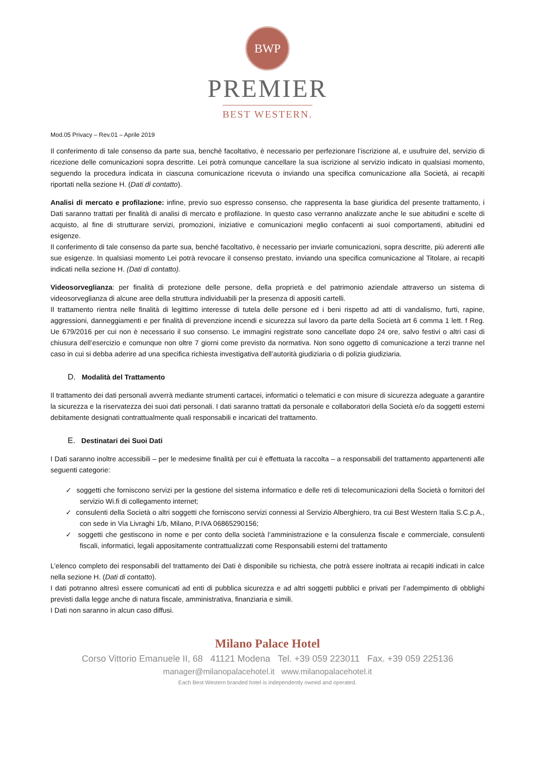BWP
PREMIER
BEST WESTERN.
Mod.05 Privacy – Rev.01 – Aprile 2019
Il conferimento di tale consenso da parte sua, benché facoltativo, è necessario per perfezionare l’iscrizione al, e usufruire del, servizio di ricezione delle comunicazioni sopra descritte. Lei potrà comunque cancellare la sua iscrizione al servizio indicato in qualsiasi momento, seguendo la procedura indicata in ciascuna comunicazione ricevuta o inviando una specifica comunicazione alla Società, ai recapiti riportati nella sezione H. (Dati di contatto).
Analisi di mercato e profilazione: infine, previo suo espresso consenso, che rappresenta la base giuridica del presente trattamento, i Dati saranno trattati per finalità di analisi di mercato e profilazione. In questo caso verranno analizzate anche le sue abitudini e scelte di acquisto, al fine di strutturare servizi, promozioni, iniziative e comunicazioni meglio confacenti ai suoi comportamenti, abitudini ed esigenze.
Il conferimento di tale consenso da parte sua, benché facoltativo, è necessario per inviarle comunicazioni, sopra descritte, più aderenti alle sue esigenze. In qualsiasi momento Lei potrà revocare il consenso prestato, inviando una specifica comunicazione al Titolare, ai recapiti indicati nella sezione H. (Dati di contatto).
Videosorveglianza: per finalità di protezione delle persone, della proprietà e del patrimonio aziendale attraverso un sistema di videosorveglianza di alcune aree della struttura individuabili per la presenza di appositi cartelli.
Il trattamento rientra nelle finalità di legittimo interesse di tutela delle persone ed i beni rispetto ad atti di vandalismo, furti, rapine, aggressioni, danneggiamenti e per finalità di prevenzione incendi e sicurezza sul lavoro da parte della Società art 6 comma 1 lett. f Reg. Ue 679/2016 per cui non è necessario il suo consenso. Le immagini registrate sono cancellate dopo 24 ore, salvo festivi o altri casi di chiusura dell’esercizio e comunque non oltre 7 giorni come previsto da normativa. Non sono oggetto di comunicazione a terzi tranne nel caso in cui si debba aderire ad una specifica richiesta investigativa dell’autorità giudiziaria o di polizia giudiziaria.
D. Modalità del Trattamento
Il trattamento dei dati personali avverrà mediante strumenti cartacei, informatici o telematici e con misure di sicurezza adeguate a garantire la sicurezza e la riservatezza dei suoi dati personali. I dati saranno trattati da personale e collaboratori della Società e/o da soggetti esterni debitamente designati contrattualmente quali responsabili e incaricati del trattamento.
E. Destinatari dei Suoi Dati
I Dati saranno inoltre accessibili – per le medesime finalità per cui è effettuata la raccolta – a responsabili del trattamento appartenenti alle seguenti categorie:
✓ soggetti che forniscono servizi per la gestione del sistema informatico e delle reti di telecomunicazioni della Società o fornitori del servizio Wi.fi di collegamento internet;
✓ consulenti della Società o altri soggetti che forniscono servizi connessi al Servizio Alberghiero, tra cui Best Western Italia S.C.p.A., con sede in Via Livraghi 1/b, Milano, P.IVA 06865290156;
✓ soggetti che gestiscono in nome e per conto della società l’amministrazione e la consulenza fiscale e commerciale, consulenti fiscali, informatici, legali appositamente contrattualizzati come Responsabili esterni del trattamento
L’elenco completo dei responsabili del trattamento dei Dati è disponibile su richiesta, che potrà essere inoltrata ai recapiti indicati in calce nella sezione H. (Dati di contatto).
I dati potranno altresì essere comunicati ad enti di pubblica sicurezza e ad altri soggetti pubblici e privati per l’adempimento di obblighi previsti dalla legge anche di natura fiscale, amministrativa, finanziaria e simili.
I Dati non saranno in alcun caso diffusi.
Milano Palace Hotel
Corso Vittorio Emanuele II, 68 41121 Modena Tel. +39 059 223011 Fax. +39 059 225136
manager@milanopalacehotel.it www.milanopalacehotel.it
Each Best Western branded hotel is independently owned and operated.